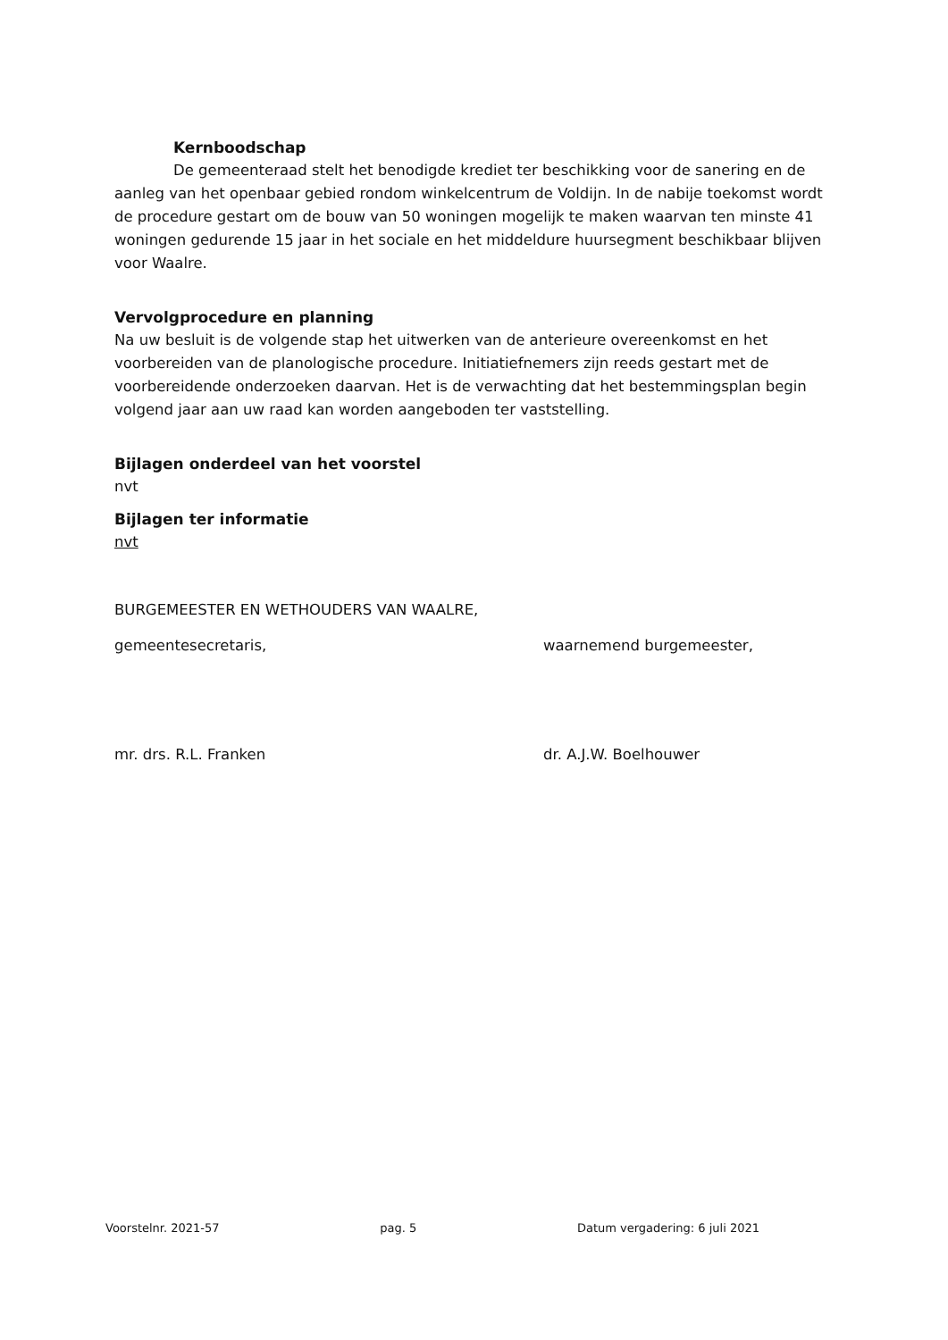Kernboodschap
De gemeenteraad stelt het benodigde krediet ter beschikking voor de sanering en de aanleg van het openbaar gebied rondom winkelcentrum de Voldijn. In de nabije toekomst wordt de procedure gestart om de bouw van 50 woningen mogelijk te maken waarvan ten minste 41 woningen gedurende 15 jaar in het sociale en het middeldure huursegment beschikbaar blijven voor Waalre.
Vervolgprocedure en planning
Na uw besluit is de volgende stap het uitwerken van de anterieure overeenkomst en het voorbereiden van de planologische procedure. Initiatiefnemers zijn reeds gestart met de voorbereidende onderzoeken daarvan. Het is de verwachting dat het bestemmingsplan begin volgend jaar aan uw raad kan worden aangeboden ter vaststelling.
Bijlagen onderdeel van het voorstel
nvt
Bijlagen ter informatie
nvt
BURGEMEESTER EN WETHOUDERS VAN WAALRE,
gemeentesecretaris, waarnemend burgemeester,
mr. drs. R.L. Franken dr. A.J.W. Boelhouwer
Voorstelnr. 2021-57 pag. 5 Datum vergadering: 6 juli 2021